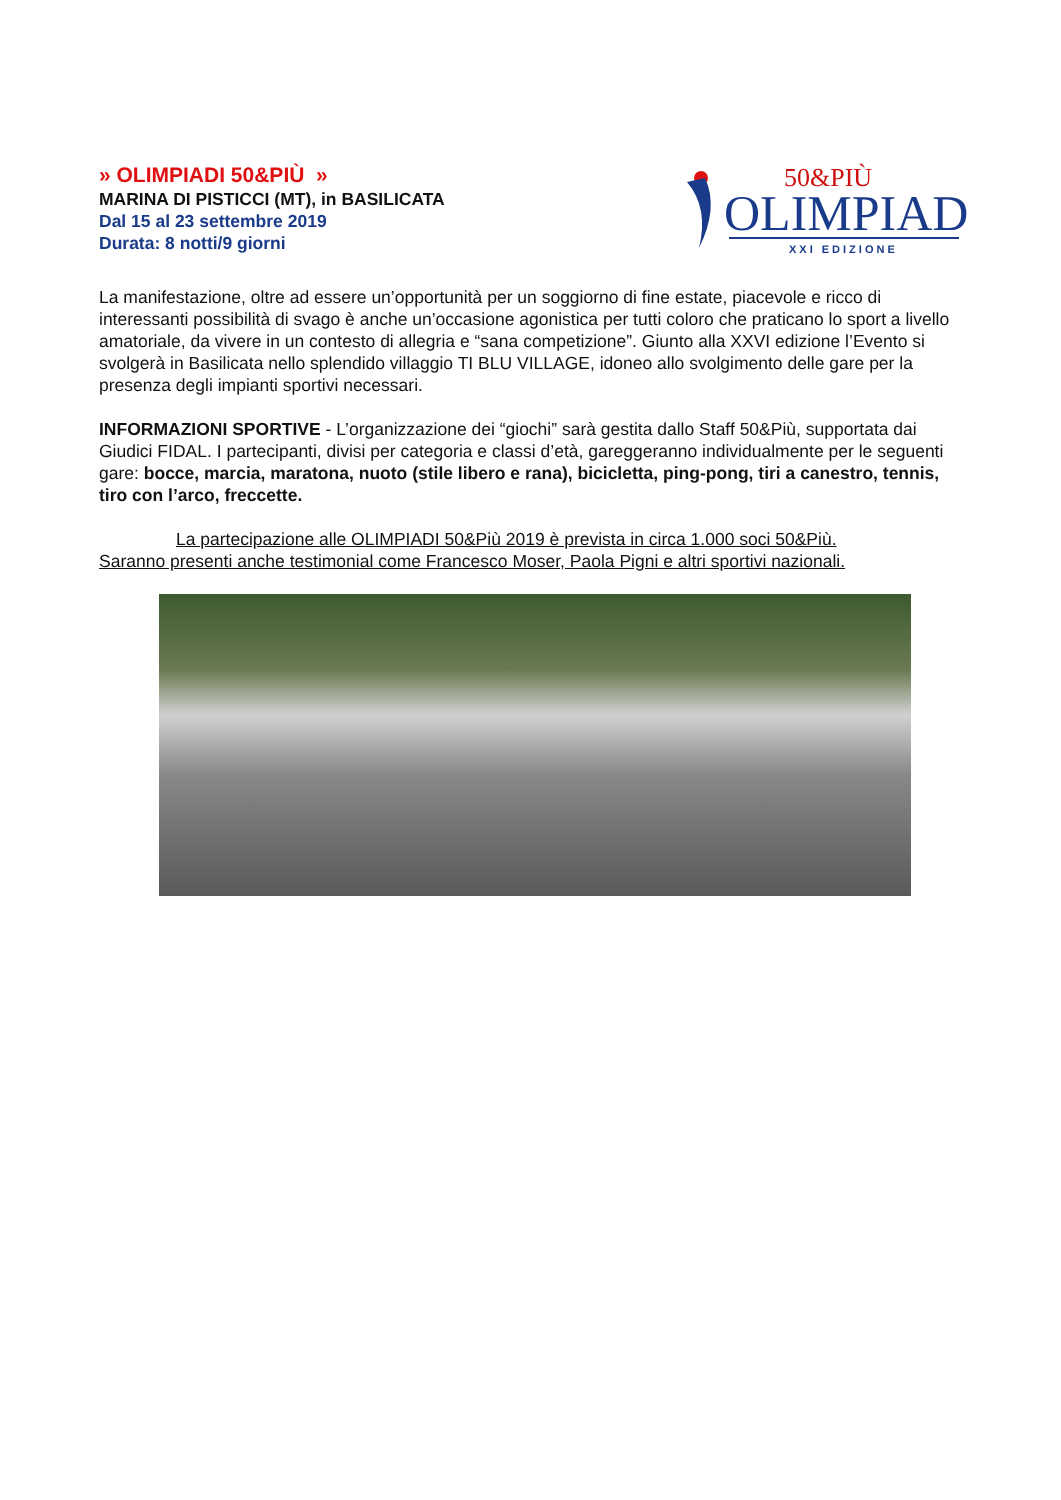» OLIMPIADI 50&PIÙ »
MARINA DI PISTICCI (MT), in BASILICATA
Dal 15 al 23 settembre 2019
Durata: 8 notti/9 giorni
50&PIÙ
OLIMPIADI
XXI EDIZIONE
La manifestazione, oltre ad essere un’opportunità per un soggiorno di fine estate, piacevole e ricco di interessanti possibilità di svago è anche un’occasione agonistica per tutti coloro che praticano lo sport a livello amatoriale, da vivere in un contesto di allegria e “sana competizione”. Giunto alla XXVI edizione l’Evento si svolgerà in Basilicata nello splendido villaggio TI BLU VILLAGE, idoneo allo svolgimento delle gare per la presenza degli impianti sportivi necessari.
INFORMAZIONI SPORTIVE - L’organizzazione dei “giochi” sarà gestita dallo Staff 50&Più, supportata dai Giudici FIDAL. I partecipanti, divisi per categoria e classi d’età, gareggeranno individualmente per le seguenti gare: bocce, marcia, maratona, nuoto (stile libero e rana), bicicletta, ping-pong, tiri a canestro, tennis, tiro con l’arco, freccette.
La partecipazione alle OLIMPIADI 50&Più 2019 è prevista in circa 1.000 soci 50&Più.
Saranno presenti anche testimonial come Francesco Moser, Paola Pigni e altri sportivi nazionali.